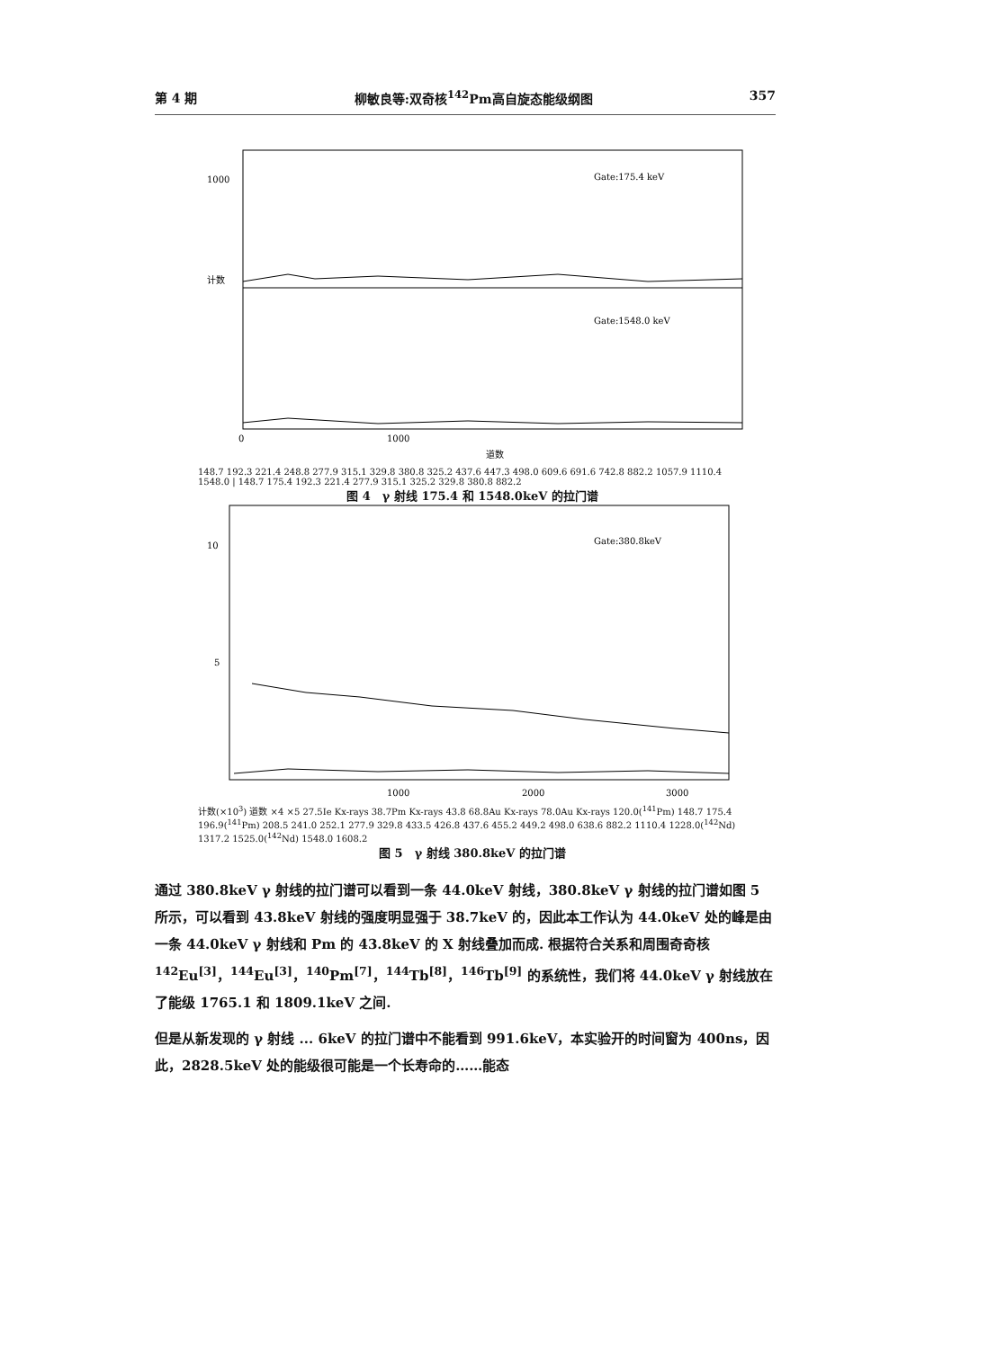第 4 期 柳敏良等:双奇核<sup>142</sup>Pm高自旋态能级纲图 357
1000
Gate:175.4 keV
Gate:1548.0 keV
0
1000
道数
计数
148.7 192.3 221.4 248.8 277.9 315.1 329.8 380.8 325.2 437.6 447.3 498.0 609.6 691.6 742.8 882.2 1057.9 1110.4 1548.0 | 148.7 175.4 192.3 221.4 277.9 315.1 325.2 329.8 380.8 882.2
图 4　γ 射线 175.4 和 1548.0keV 的拉门谱
10
5
Gate:380.8keV
1000
2000
3000
计数(×10<sup>3</sup>) 道数 ×4 ×5 27.5Ie Kx-rays 38.7Pm Kx-rays 43.8 68.8Au Kx-rays 78.0Au Kx-rays 120.0(<sup>141</sup>Pm) 148.7 175.4 196.9(<sup>141</sup>Pm) 208.5 241.0 252.1 277.9 329.8 433.5 426.8 437.6 455.2 449.2 498.0 638.6 882.2 1110.4 1228.0(<sup>142</sup>Nd) 1317.2 1525.0(<sup>142</sup>Nd) 1548.0 1608.2
图 5　γ 射线 380.8keV 的拉门谱
通过 380.8keV γ 射线的拉门谱可以看到一条 44.0keV 射线，380.8keV γ 射线的拉门谱如图 5 所示，可以看到 43.8keV 射线的强度明显强于 38.7keV 的，因此本工作认为 44.0keV 处的峰是由一条 44.0keV γ 射线和 Pm 的 43.8keV 的 X 射线叠加而成. 根据符合关系和周围奇奇核<sup>142</sup>Eu<sup>[3]</sup>，<sup>144</sup>Eu<sup>[3]</sup>，<sup>140</sup>Pm<sup>[7]</sup>，<sup>144</sup>Tb<sup>[8]</sup>，<sup>146</sup>Tb<sup>[9]</sup> 的系统性，我们将 44.0keV γ 射线放在了能级 1765.1 和 1809.1keV 之间.
但是从新发现的 γ 射线 ... 6keV 的拉门谱中不能看到 991.6keV，本实验开的时间窗为 400ns，因此，2828.5keV 处的能级很可能是一个长寿命的……能态